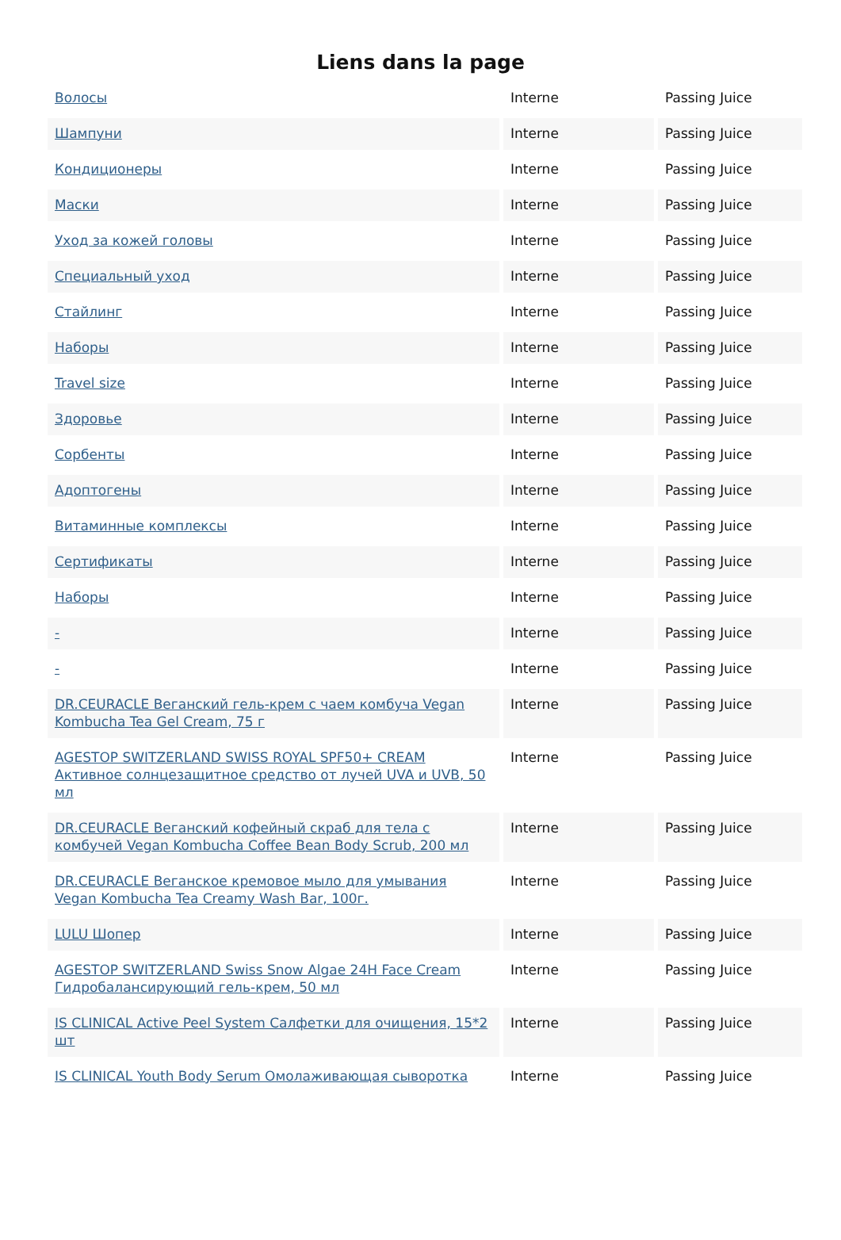Liens dans la page
| Волосы | Interne | Passing Juice |
| Шампуни | Interne | Passing Juice |
| Кондиционеры | Interne | Passing Juice |
| Маски | Interne | Passing Juice |
| Уход за кожей головы | Interne | Passing Juice |
| Специальный уход | Interne | Passing Juice |
| Стайлинг | Interne | Passing Juice |
| Наборы | Interne | Passing Juice |
| Travel size | Interne | Passing Juice |
| Здоровье | Interne | Passing Juice |
| Сорбенты | Interne | Passing Juice |
| Адоптогены | Interne | Passing Juice |
| Витаминные комплексы | Interne | Passing Juice |
| Сертификаты | Interne | Passing Juice |
| Наборы | Interne | Passing Juice |
| - | Interne | Passing Juice |
| - | Interne | Passing Juice |
| DR.CEURACLE Веганский гель-крем с чаем комбуча Vegan Kombucha Tea Gel Cream, 75 г | Interne | Passing Juice |
| AGESTOP SWITZERLAND SWISS ROYAL SPF50+ CREAM Активное солнцезащитное средство от лучей UVA и UVB, 50 мл | Interne | Passing Juice |
| DR.CEURACLE Веганский кофейный скраб для тела с комбучей Vegan Kombucha Coffee Bean Body Scrub, 200 мл | Interne | Passing Juice |
| DR.CEURACLE Веганское кремовое мыло для умывания Vegan Kombucha Tea Creamy Wash Bar, 100г. | Interne | Passing Juice |
| LULU Шопер | Interne | Passing Juice |
| AGESTOP SWITZERLAND Swiss Snow Algae 24H Face Cream Гидробалансирующий гель-крем, 50 мл | Interne | Passing Juice |
| IS CLINICAL Active Peel System Салфетки для очищения, 15*2 шт | Interne | Passing Juice |
| IS CLINICAL Youth Body Serum Омолаживающая сыворотка | Interne | Passing Juice |